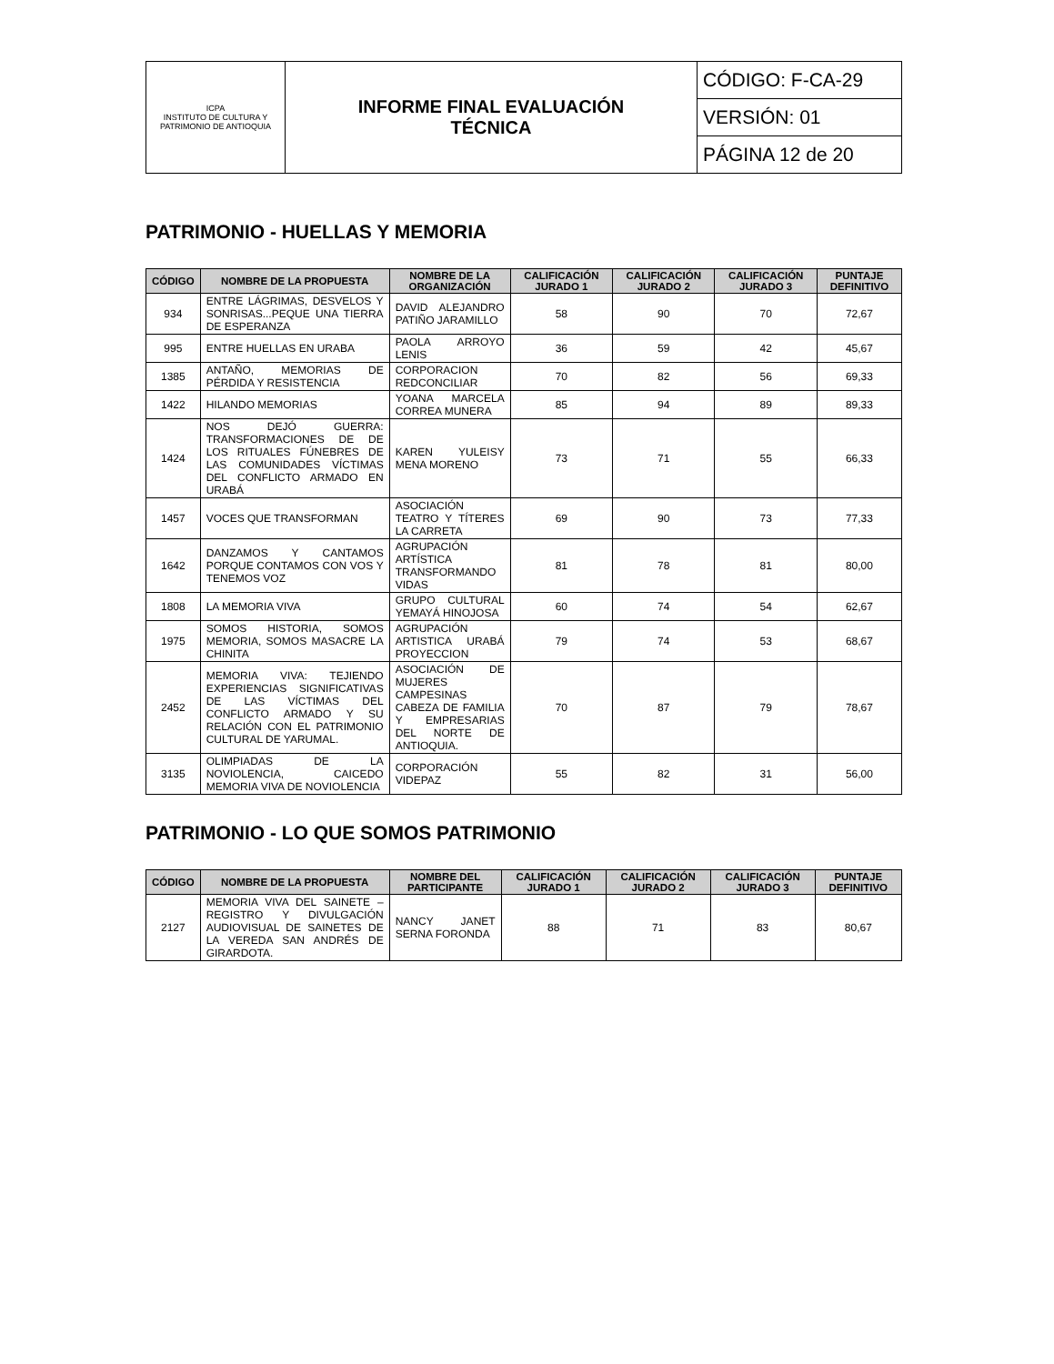| ICPA INSTITUTO DE CULTURA Y PATRIMONIO DE ANTIOQUIA | INFORME FINAL EVALUACIÓN TÉCNICA | CÓDIGO: F-CA-29 |
| | | VERSIÓN: 01 |
| | | PÁGINA 12 de 20 |
PATRIMONIO - HUELLAS Y MEMORIA
| CÓDIGO | NOMBRE DE LA PROPUESTA | NOMBRE DE LA ORGANIZACIÓN | CALIFICACIÓN JURADO 1 | CALIFICACIÓN JURADO 2 | CALIFICACIÓN JURADO 3 | PUNTAJE DEFINITIVO |
| --- | --- | --- | --- | --- | --- | --- |
| 934 | ENTRE LÁGRIMAS, DESVELOS Y SONRISAS...PEQUE UNA TIERRA DE ESPERANZA | DAVID ALEJANDRO PATIÑO JARAMILLO | 58 | 90 | 70 | 72,67 |
| 995 | ENTRE HUELLAS EN URABA | PAOLA ARROYO LENIS | 36 | 59 | 42 | 45,67 |
| 1385 | ANTAÑO, MEMORIAS DE PÉRDIDA Y RESISTENCIA | CORPORACION REDCONCILIAR | 70 | 82 | 56 | 69,33 |
| 1422 | HILANDO MEMORIAS | YOANA MARCELA CORREA MUNERA | 85 | 94 | 89 | 89,33 |
| 1424 | NOS DEJÓ GUERRA: TRANSFORMACIONES DE DE LOS RITUALES FÚNEBRES DE LAS COMUNIDADES VÍCTIMAS DEL CONFLICTO ARMADO EN URABÁ | KAREN YULEISY MENA MORENO | 73 | 71 | 55 | 66,33 |
| 1457 | VOCES QUE TRANSFORMAN | ASOCIACIÓN TEATRO Y TÍTERES LA CARRETA | 69 | 90 | 73 | 77,33 |
| 1642 | DANZAMOS Y CANTAMOS PORQUE CONTAMOS CON VOS Y TENEMOS VOZ | AGRUPACIÓN ARTÍSTICA TRANSFORMANDO VIDAS | 81 | 78 | 81 | 80,00 |
| 1808 | LA MEMORIA VIVA | GRUPO CULTURAL YEMAYÁ HINOJOSA | 60 | 74 | 54 | 62,67 |
| 1975 | SOMOS HISTORIA, SOMOS MEMORIA, SOMOS MASACRE LA CHINITA | AGRUPACIÓN ARTISTICA URABÁ PROYECCION | 79 | 74 | 53 | 68,67 |
| 2452 | MEMORIA VIVA: TEJIENDO EXPERIENCIAS SIGNIFICATIVAS DE LAS VÍCTIMAS DEL CONFLICTO ARMADO Y SU RELACIÓN CON EL PATRIMONIO CULTURAL DE YARUMAL. | ASOCIACIÓN DE MUJERES CAMPESINAS CABEZA DE FAMILIA Y EMPRESARIAS DEL NORTE DE ANTIOQUIA. | 70 | 87 | 79 | 78,67 |
| 3135 | OLIMPIADAS DE LA NOVIOLENCIA, CAICEDO MEMORIA VIVA DE NOVIOLENCIA | CORPORACIÓN VIDEPAZ | 55 | 82 | 31 | 56,00 |
PATRIMONIO - LO QUE SOMOS PATRIMONIO
| CÓDIGO | NOMBRE DE LA PROPUESTA | NOMBRE DEL PARTICIPANTE | CALIFICACIÓN JURADO 1 | CALIFICACIÓN JURADO 2 | CALIFICACIÓN JURADO 3 | PUNTAJE DEFINITIVO |
| --- | --- | --- | --- | --- | --- | --- |
| 2127 | MEMORIA VIVA DEL SAINETE – REGISTRO Y DIVULGACIÓN AUDIOVISUAL DE SAINETES DE LA VEREDA SAN ANDRÉS DE GIRARDOTA. | NANCY JANET SERNA FORONDA | 88 | 71 | 83 | 80,67 |